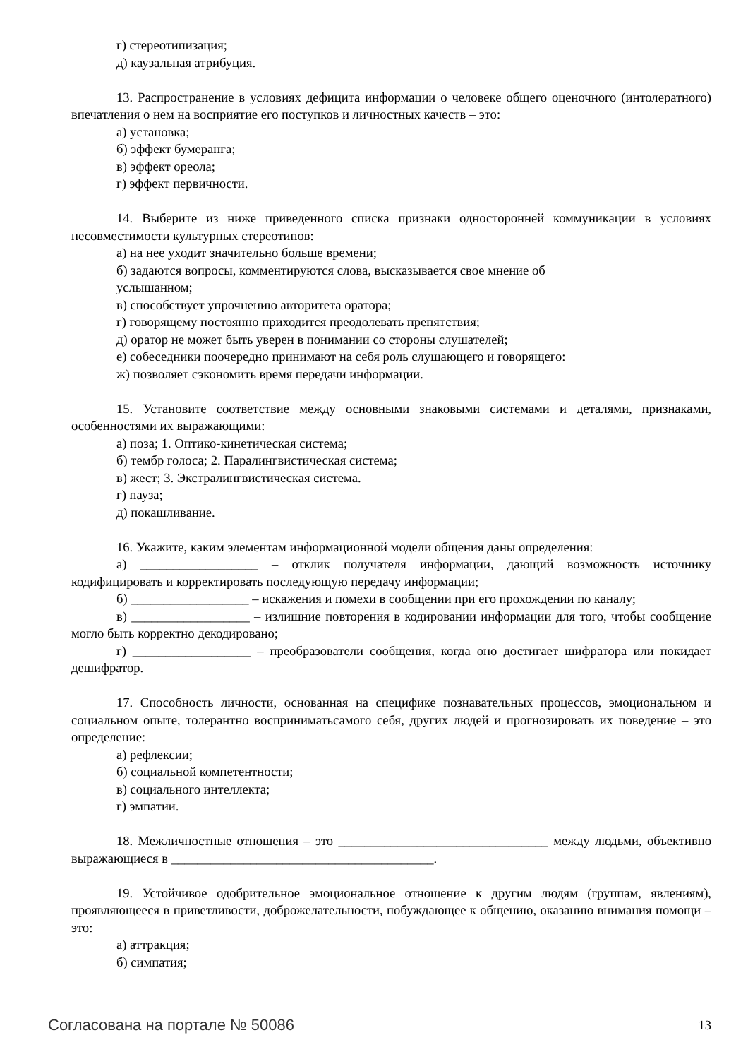г) стереотипизация;
д) каузальная атрибуция.
13. Распространение в условиях дефицита информации о человеке общего оценочного (интолератного) впечатления о нем на восприятие его поступков и личностных качеств – это:
а) установка;
б) эффект бумеранга;
в) эффект ореола;
г) эффект первичности.
14. Выберите из ниже приведенного списка признаки односторонней коммуникации в условиях несовместимости культурных стереотипов:
а) на нее уходит значительно больше времени;
б) задаются вопросы, комментируются слова, высказывается свое мнение об
услышанном;
в) способствует упрочнению авторитета оратора;
г) говорящему постоянно приходится преодолевать препятствия;
д) оратор не может быть уверен в понимании со стороны слушателей;
е) собеседники поочередно принимают на себя роль слушающего и говорящего:
ж) позволяет сэкономить время передачи информации.
15. Установите соответствие между основными знаковыми системами и деталями, признаками, особенностями их выражающими:
а) поза; 1. Оптико-кинетическая система;
б) тембр голоса; 2. Паралингвистическая система;
в) жест; 3. Экстралингвистическая система.
г) пауза;
д) покашливание.
16. Укажите, каким элементам информационной модели общения даны определения:
а) __________________ – отклик получателя информации, дающий возможность источнику кодифицировать и корректировать последующую передачу информации;
б) __________________ – искажения и помехи в сообщении при его прохождении по каналу;
в) __________________ – излишние повторения в кодировании информации для того, чтобы сообщение могло быть корректно декодировано;
г) __________________ – преобразователи сообщения, когда оно достигает шифратора или покидает дешифратор.
17. Способность личности, основанная на специфике познавательных процессов, эмоциональном и социальном опыте, толерантно восприниматьсамого себя, других людей и прогнозировать их поведение – это определение:
а) рефлексии;
б) социальной компетентности;
в) социального интеллекта;
г) эмпатии.
18. Межличностные отношения – это ________________________________ между людьми, объективно выражающиеся в ________________________________________.
19. Устойчивое одобрительное эмоциональное отношение к другим людям (группам, явлениям), проявляющееся в приветливости, доброжелательности, побуждающее к общению, оказанию внимания помощи – это:
а) аттракция;
б) симпатия;
Согласована на портале № 50086 13